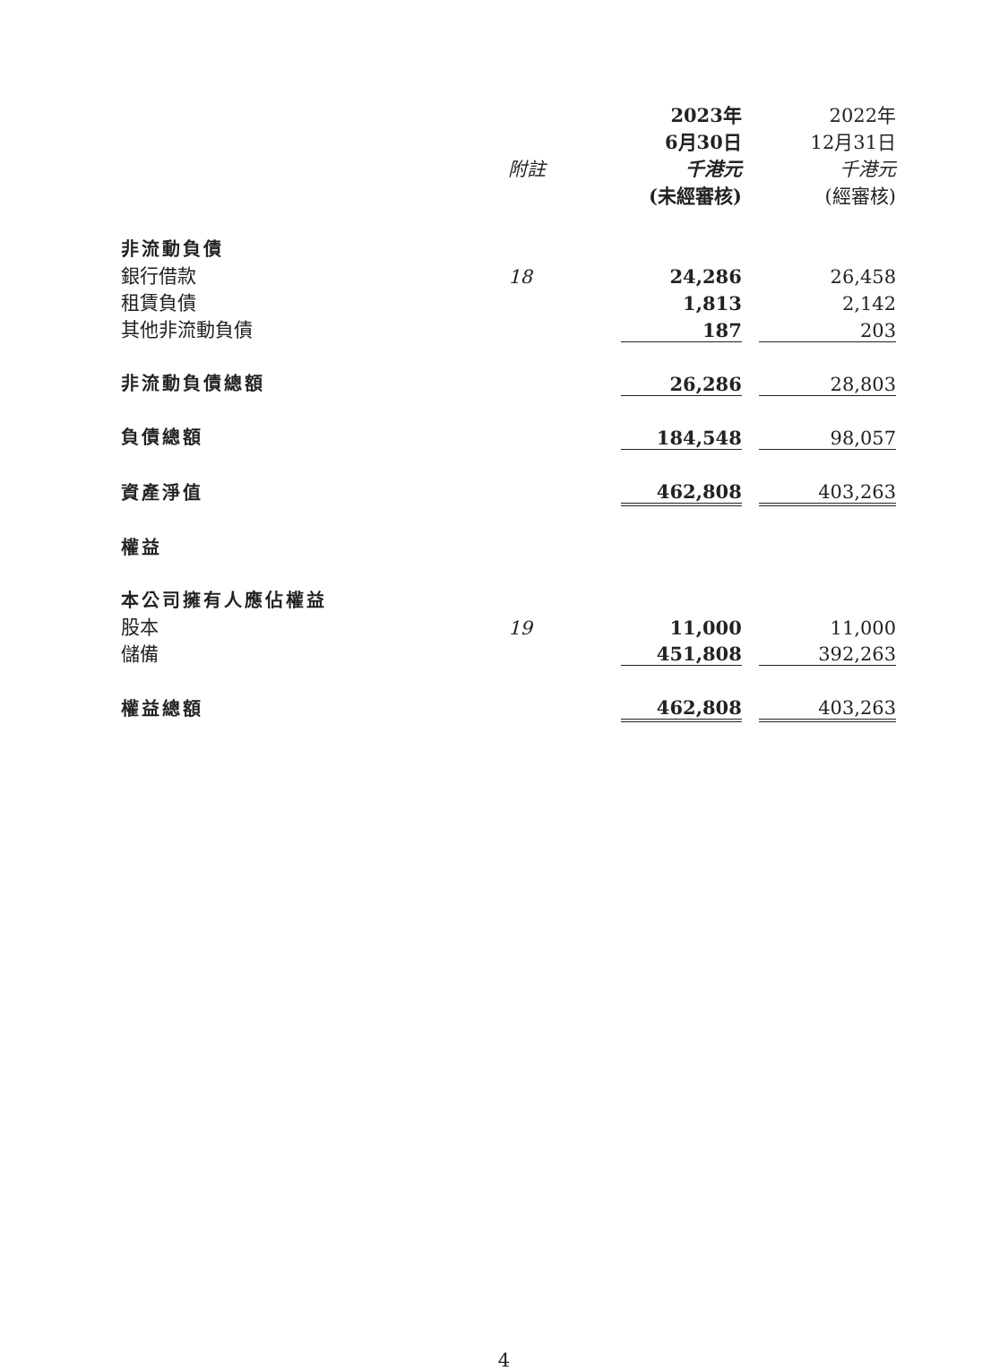| | | 2023年 | | 2022年 |
| --- | --- | --- | --- | --- |
| | | 6月30日 | | 12月31日 |
| | 附註 | 千港元 | | 千港元 |
| | | (未經審核) | | (經審核) |
| 非流動負債 | | | | |
| 銀行借款 | 18 | 24,286 | | 26,458 |
| 租賃負債 | | 1,813 | | 2,142 |
| 其他非流動負債 | | 187 | | 203 |
| 非流動負債總額 | | 26,286 | | 28,803 |
| 負債總額 | | 184,548 | | 98,057 |
| 資產淨值 | | 462,808 | | 403,263 |
| 權益 | | | | |
| 本公司擁有人應佔權益 | | | | |
| 股本 | 19 | 11,000 | | 11,000 |
| 儲備 | | 451,808 | | 392,263 |
| 權益總額 | | 462,808 | | 403,263 |
4